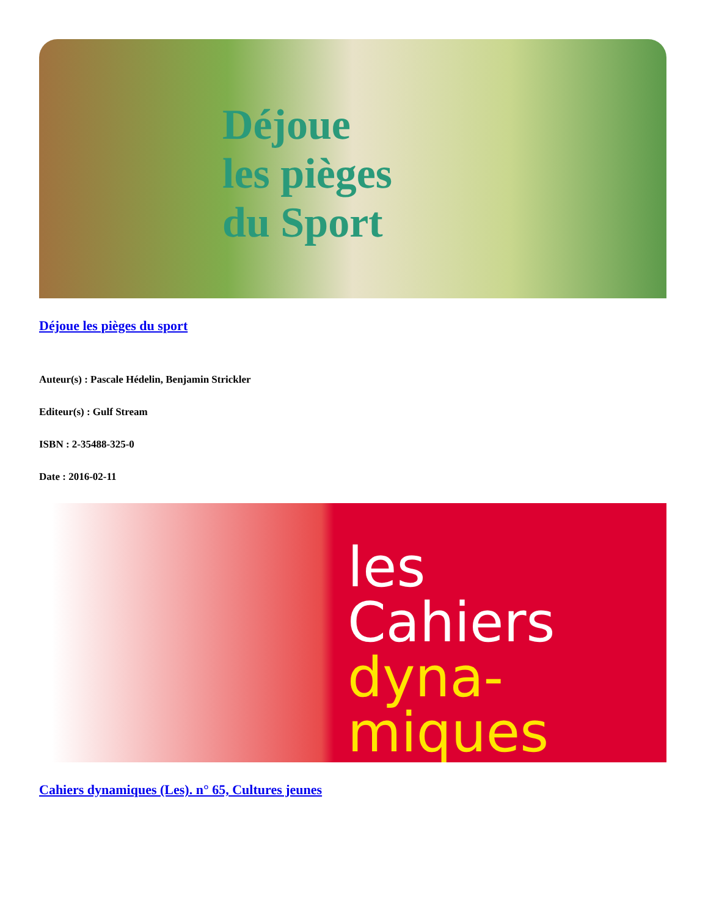Déjoue
les pièges
du Sport
Déjoue les pièges du sport
Auteur(s) : Pascale Hédelin, Benjamin Strickler
Editeur(s) : Gulf Stream
ISBN : 2-35488-325-0
Date : 2016-02-11
les
Cahiers
dyna-
miques
Cahiers dynamiques (Les). n° 65, Cultures jeunes